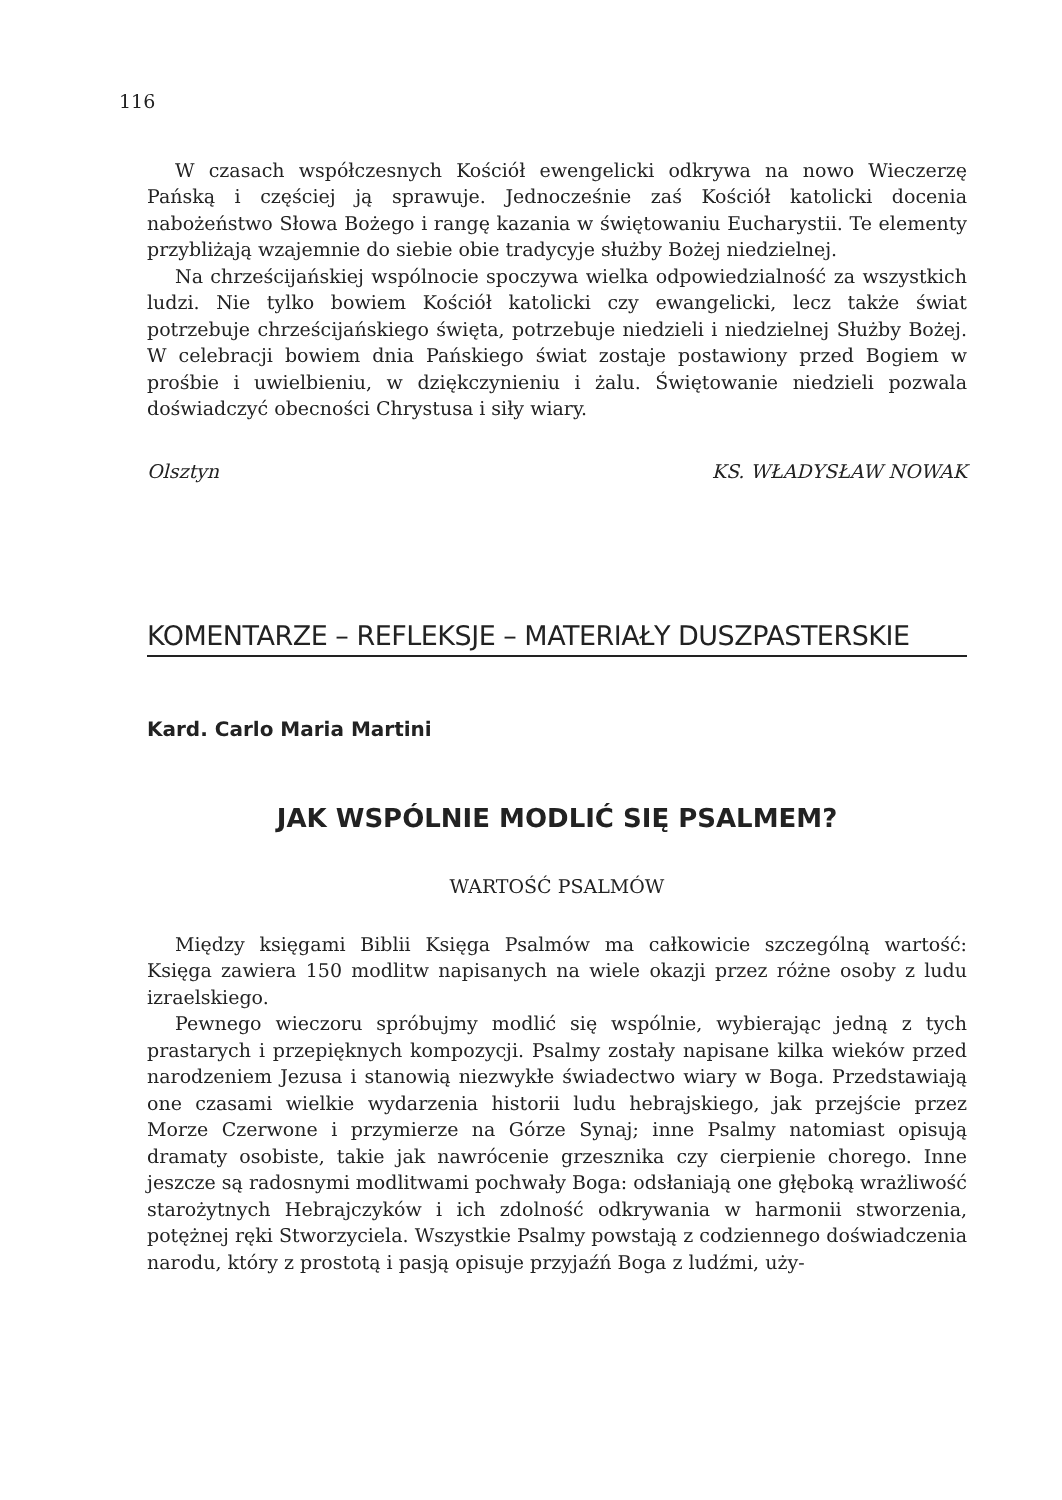116
W czasach współczesnych Kościół ewengelicki odkrywa na nowo Wieczerzę Pańską i częściej ją sprawuje. Jednocześnie zaś Kościół katolicki docenia nabożeństwo Słowa Bożego i rangę kazania w świętowaniu Eucharystii. Te elementy przybliżają wzajemnie do siebie obie tradycyje służby Bożej niedzielnej.
Na chrześcijańskiej wspólnocie spoczywa wielka odpowiedzialność za wszystkich ludzi. Nie tylko bowiem Kościół katolicki czy ewangelicki, lecz także świat potrzebuje chrześcijańskiego święta, potrzebuje niedzieli i niedzielnej Służby Bożej. W celebracji bowiem dnia Pańskiego świat zostaje postawiony przed Bogiem w prośbie i uwielbieniu, w dziękczynieniu i żalu. Świętowanie niedzieli pozwala doświadczyć obecności Chrystusa i siły wiary.
Olsztyn KS. WŁADYSŁAW NOWAK
KOMENTARZE – REFLEKSJE – MATERIAŁY DUSZPASTERSKIE
Kard. Carlo Maria Martini
JAK WSPÓLNIE MODLIĆ SIĘ PSALMEM?
WARTOŚĆ PSALMÓW
Między księgami Biblii Księga Psalmów ma całkowicie szczególną wartość: Księga zawiera 150 modlitw napisanych na wiele okazji przez różne osoby z ludu izraelskiego.
Pewnego wieczoru spróbujmy modlić się wspólnie, wybierając jedną z tych prastarych i przepięknych kompozycji. Psalmy zostały napisane kilka wieków przed narodzeniem Jezusa i stanowią niezwykłe świadectwo wiary w Boga. Przedstawiają one czasami wielkie wydarzenia historii ludu hebrajskiego, jak przejście przez Morze Czerwone i przymierze na Górze Synaj; inne Psalmy natomiast opisują dramaty osobiste, takie jak nawrócenie grzesznika czy cierpienie chorego. Inne jeszcze są radosnymi modlitwami pochwały Boga: odsłaniają one głęboką wrażliwość starożytnych Hebrajczyków i ich zdolność odkrywania w harmonii stworzenia, potężnej ręki Stworzyciela. Wszystkie Psalmy powstają z codziennego doświadczenia narodu, który z prostotą i pasją opisuje przyjaźń Boga z ludźmi, uży-